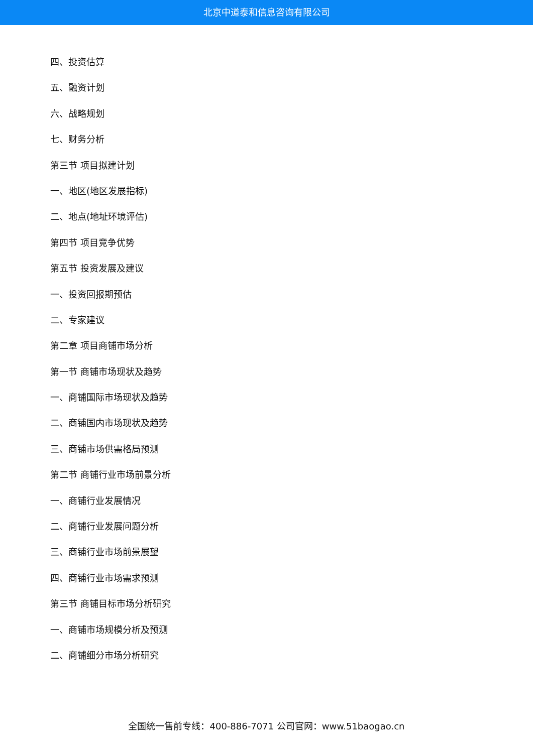北京中道泰和信息咨询有限公司
四、投资估算
五、融资计划
六、战略规划
七、财务分析
第三节 项目拟建计划
一、地区(地区发展指标)
二、地点(地址环境评估)
第四节 项目竞争优势
第五节 投资发展及建议
一、投资回报期预估
二、专家建议
第二章 项目商铺市场分析
第一节 商铺市场现状及趋势
一、商铺国际市场现状及趋势
二、商铺国内市场现状及趋势
三、商铺市场供需格局预测
第二节 商铺行业市场前景分析
一、商铺行业发展情况
二、商铺行业发展问题分析
三、商铺行业市场前景展望
四、商铺行业市场需求预测
第三节 商铺目标市场分析研究
一、商铺市场规模分析及预测
二、商铺细分市场分析研究
全国统一售前专线：400-886-7071 公司官网：www.51baogao.cn